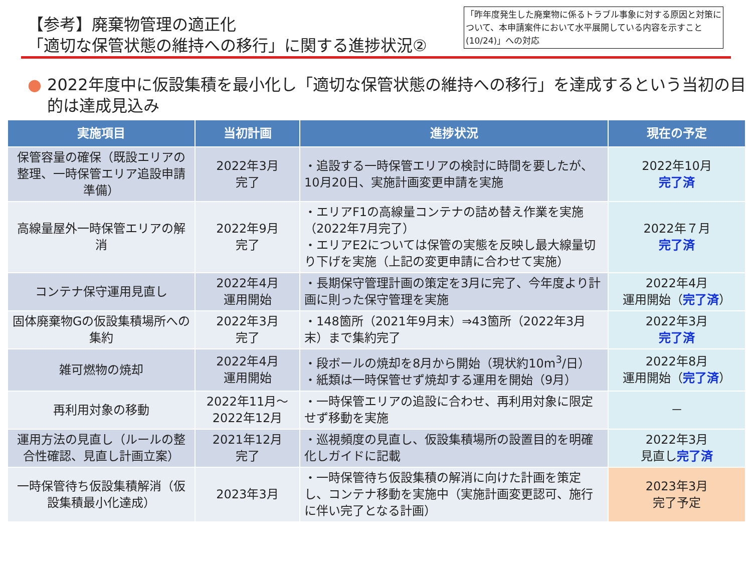【参考】廃棄物管理の適正化
「適切な保管状態の維持への移行」に関する進捗状況②
「昨年度発生した廃棄物に係るトラブル事象に対する原因と対策について、本申請案件において水平展開している内容を示すこと(10/24)」への対応
● 2022年度中に仮設集積を最小化し「適切な保管状態の維持への移行」を達成するという当初の目的は達成見込み
| 実施項目 | 当初計画 | 進捗状況 | 現在の予定 |
| --- | --- | --- | --- |
| 保管容量の確保（既設エリアの整理、一時保管エリア追設申請準備） | 2022年3月 完了 | ・追設する一時保管エリアの検討に時間を要したが、10月20日、実施計画変更申請を実施 | 2022年10月 完了済 |
| 高線量屋外一時保管エリアの解消 | 2022年9月 完了 | ・エリアF1の高線量コンテナの詰め替え作業を実施（2022年7月完了） ・エリアE2については保管の実態を反映し最大線量切り下げを実施（上記の変更申請に合わせて実施） | 2022年７月 完了済 |
| コンテナ保守運用見直し | 2022年4月 運用開始 | ・長期保守管理計画の策定を3月に完了、今年度より計画に則った保守管理を実施 | 2022年4月 運用開始（ 完了済 ） |
| 固体廃棄物Gの仮設集積場所への集約 | 2022年3月 完了 | ・148箇所（2021年9月末）⇒43箇所（2022年3月末）まで集約完了 | 2022年3月 完了済 |
| 雑可燃物の焼却 | 2022年4月 運用開始 | ・段ボールの焼却を8月から開始（現状約10m<sup>3</sup>/日） ・紙類は一時保管せず焼却する運用を開始（9月） | 2022年8月 運用開始（ 完了済 ） |
| 再利用対象の移動 | 2022年11月～ 2022年12月 | ・一時保管エリアの追設に合わせ、再利用対象に限定せず移動を実施 | － |
| 運用方法の見直し（ルールの整合性確認、見直し計画立案） | 2021年12月 完了 | ・巡視頻度の見直し、仮設集積場所の設置目的を明確化しガイドに記載 | 2022年3月 見直し 完了済 |
| 一時保管待ち仮設集積解消（仮設集積最小化達成） | 2023年3月 | ・一時保管待ち仮設集積の解消に向けた計画を策定し、コンテナ移動を実施中（実施計画変更認可、施行に伴い完了となる計画） | 2023年3月 完了予定 |